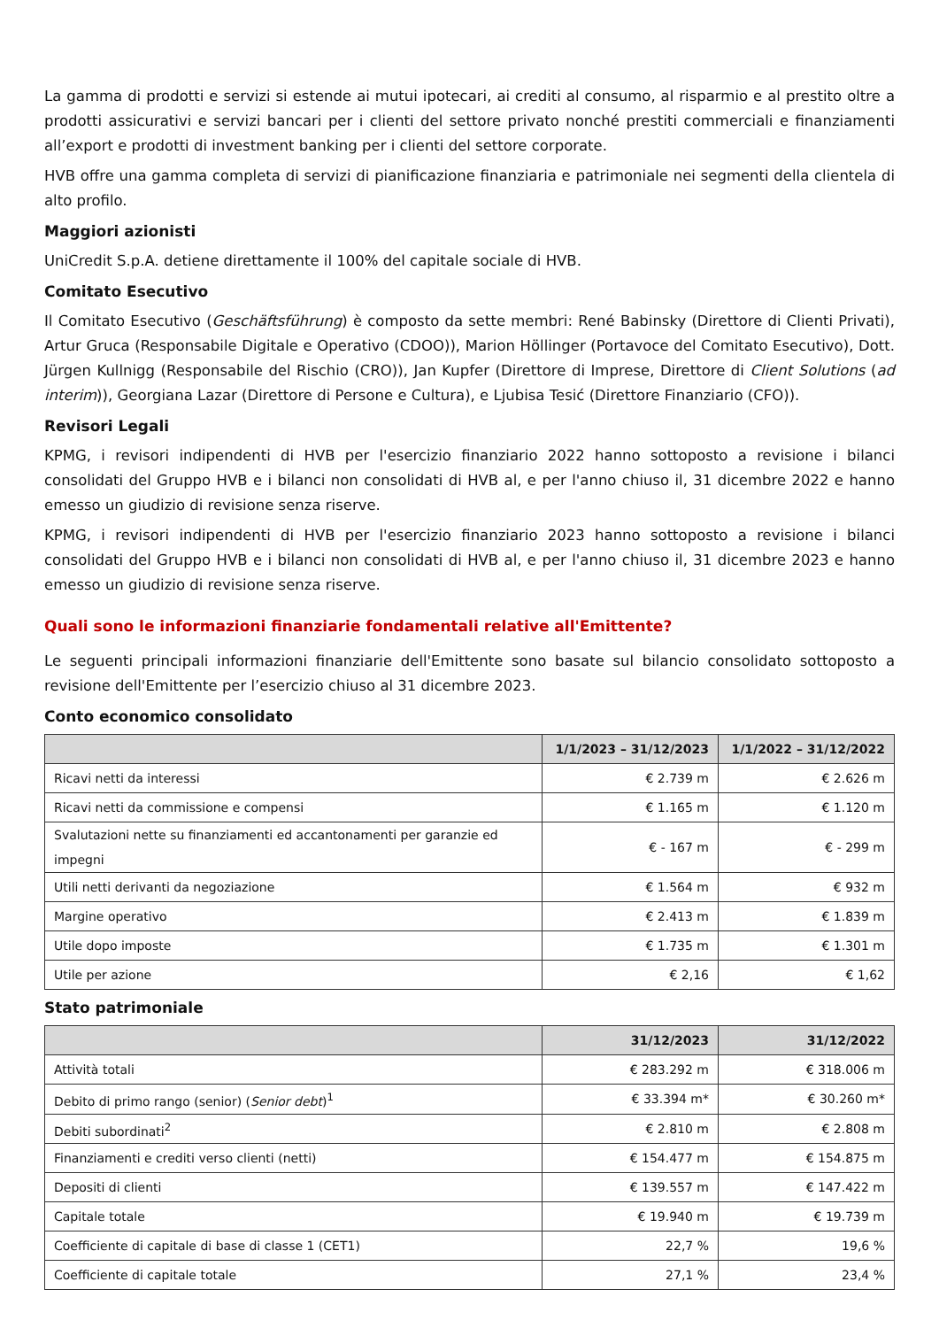La gamma di prodotti e servizi si estende ai mutui ipotecari, ai crediti al consumo, al risparmio e al prestito oltre a prodotti assicurativi e servizi bancari per i clienti del settore privato nonché prestiti commerciali e finanziamenti all’export e prodotti di investment banking per i clienti del settore corporate.
HVB offre una gamma completa di servizi di pianificazione finanziaria e patrimoniale nei segmenti della clientela di alto profilo.
Maggiori azionisti
UniCredit S.p.A. detiene direttamente il 100% del capitale sociale di HVB.
Comitato Esecutivo
Il Comitato Esecutivo (Geschäftsführung) è composto da sette membri: René Babinsky (Direttore di Clienti Privati), Artur Gruca (Responsabile Digitale e Operativo (CDOO)), Marion Höllinger (Portavoce del Comitato Esecutivo), Dott. Jürgen Kullnigg (Responsabile del Rischio (CRO)), Jan Kupfer (Direttore di Imprese, Direttore di Client Solutions (ad interim)), Georgiana Lazar (Direttore di Persone e Cultura), e Ljubisa Tesić (Direttore Finanziario (CFO)).
Revisori Legali
KPMG, i revisori indipendenti di HVB per l'esercizio finanziario 2022 hanno sottoposto a revisione i bilanci consolidati del Gruppo HVB e i bilanci non consolidati di HVB al, e per l'anno chiuso il, 31 dicembre 2022 e hanno emesso un giudizio di revisione senza riserve.
KPMG, i revisori indipendenti di HVB per l'esercizio finanziario 2023 hanno sottoposto a revisione i bilanci consolidati del Gruppo HVB e i bilanci non consolidati di HVB al, e per l'anno chiuso il, 31 dicembre 2023 e hanno emesso un giudizio di revisione senza riserve.
Quali sono le informazioni finanziarie fondamentali relative all'Emittente?
Le seguenti principali informazioni finanziarie dell'Emittente sono basate sul bilancio consolidato sottoposto a revisione dell'Emittente per l’esercizio chiuso al 31 dicembre 2023.
Conto economico consolidato
| | 1/1/2023 – 31/12/2023 | 1/1/2022 – 31/12/2022 |
| --- | --- | --- |
| Ricavi netti da interessi | € 2.739 m | € 2.626 m |
| Ricavi netti da commissione e compensi | € 1.165 m | € 1.120 m |
| Svalutazioni nette su finanziamenti ed accantonamenti per garanzie ed impegni | € - 167 m | € - 299 m |
| Utili netti derivanti da negoziazione | € 1.564 m | € 932 m |
| Margine operativo | € 2.413 m | € 1.839 m |
| Utile dopo imposte | € 1.735 m | € 1.301 m |
| Utile per azione | € 2,16 | € 1,62 |
Stato patrimoniale
| | 31/12/2023 | 31/12/2022 |
| --- | --- | --- |
| Attività totali | € 283.292 m | € 318.006 m |
| Debito di primo rango (senior) ( Senior debt )<sup>1</sup> | € 33.394 m* | € 30.260 m* |
| Debiti subordinati<sup>2</sup> | € 2.810 m | € 2.808 m |
| Finanziamenti e crediti verso clienti (netti) | € 154.477 m | € 154.875 m |
| Depositi di clienti | € 139.557 m | € 147.422 m |
| Capitale totale | € 19.940 m | € 19.739 m |
| Coefficiente di capitale di base di classe 1 (CET1) | 22,7 % | 19,6 % |
| Coefficiente di capitale totale | 27,1 % | 23,4 % |